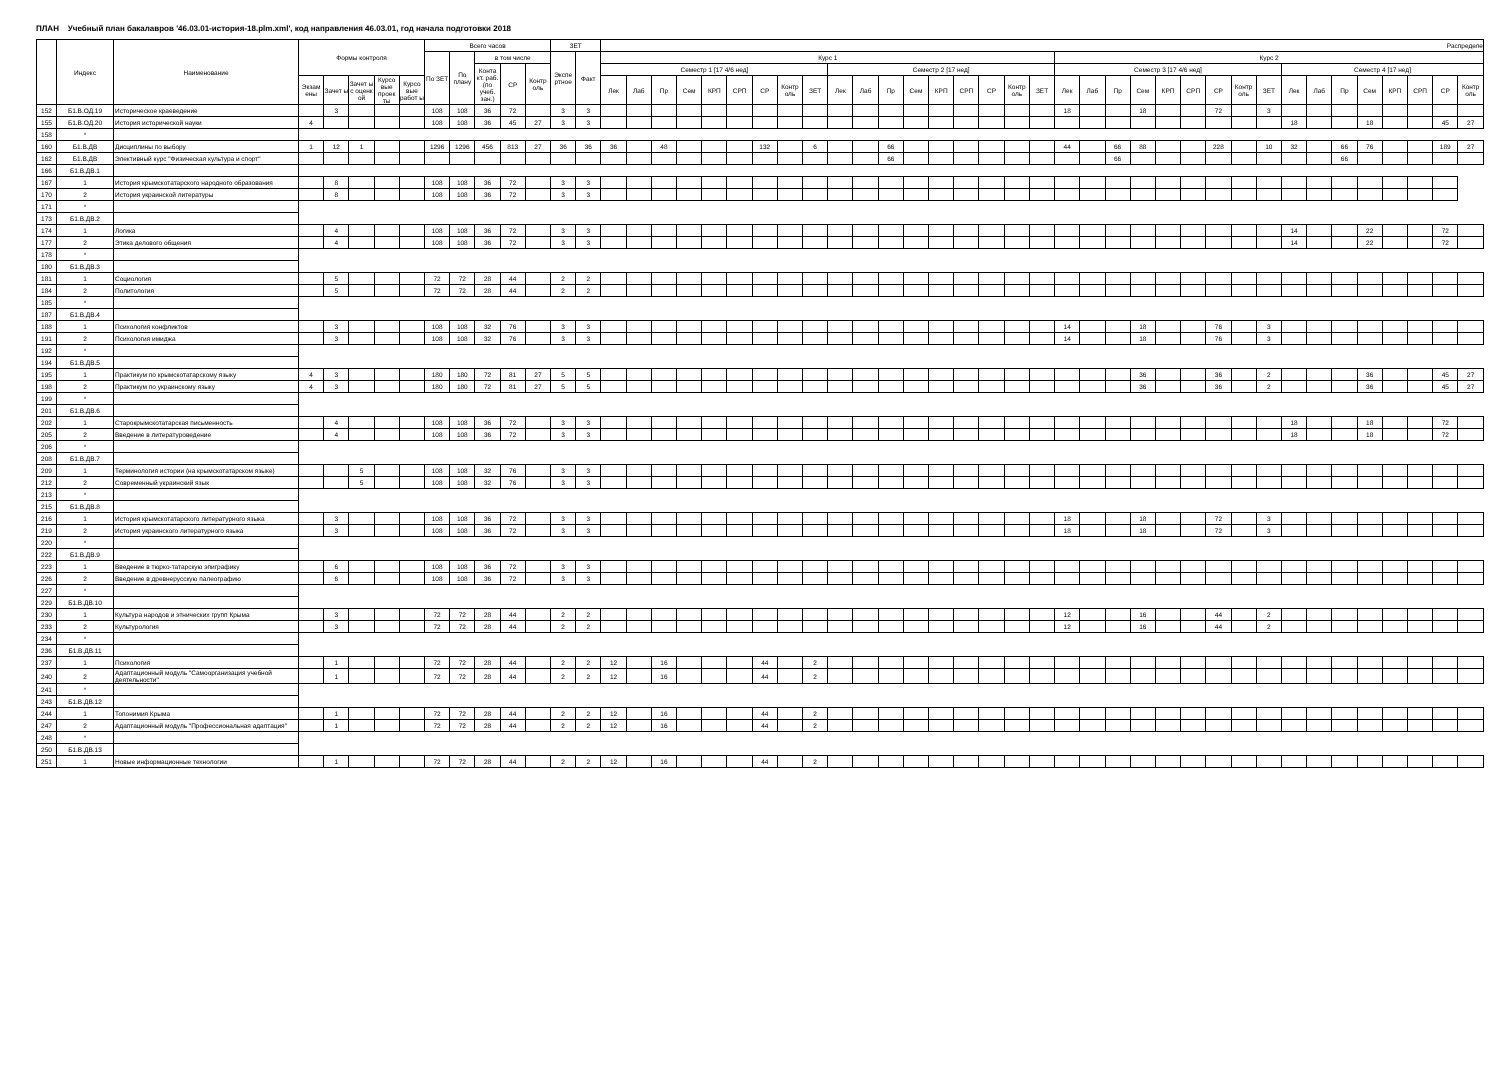ПЛАН Учебный план бакалавров '46.03.01-история-18.plm.xml', код направления 46.03.01, год начала подготовки 2018
| | Индекс | Наименование | Формы контроля | | | | | Всего часов | | | | | ЗЕТ | | Распределе | | | | | | | | | | | | | | | | | | | | | | | | | | | | | | | | | | |
| --- | --- | --- | --- | --- | --- | --- | --- | --- | --- | --- | --- | --- | --- | --- | --- | --- | --- | --- | --- | --- | --- | --- | --- | --- | --- | --- | --- | --- | --- | --- | --- | --- | --- | --- | --- | --- | --- | --- | --- | --- | --- | --- | --- | --- | --- | --- | --- | --- | --- |
| | | | | | | | | По ЗЕТ | По плану | в том числе | | | Экспе ртное | Факт | Курс 1 | | | | | | | | | | | | | | | | | | Курс 2 | | | | | | | | | | | | | | | | |
| | | | | | | | | | | Конта кт. раб. (по учеб. зан.) | СР | Контр оль | | | Семестр 1 [17 4/6 нед] | | | | | | | | | Семестр 2 [17 нед] | | | | | | | | | Семестр 3 [17 4/6 нед] | | | | | | | | | Семестр 4 [17 нед] | | | | | | | |
| | | | Экзам ены | Зачет ы | Зачет ы с оценк ой | Курсо вые проек ты | Курсо вые работ ы | | | | | | | | Лек | Лаб | Пр | Сем | КРП | СРП | СР | Контр оль | ЗЕТ | Лек | Лаб | Пр | Сем | КРП | СРП | СР | Контр оль | ЗЕТ | Лек | Лаб | Пр | Сем | КРП | СРП | СР | Контр оль | ЗЕТ | Лек | Лаб | Пр | Сем | КРП | СРП | СР | Контр оль |
| 152 | Б1.В.ОД.19 | Историческое краеведение | | 3 | | | | 108 | 108 | 36 | 72 | | 3 | 3 | | | | | | | | | | | | | | | | | | | 18 | | | 18 | | | 72 | | 3 | | | | | | | | |
| 155 | Б1.В.ОД.20 | История исторической науки | 4 | | | | | 108 | 108 | 36 | 45 | 27 | 3 | 3 | | | | | | | | | | | | | | | | | | | | | | | | | | | | 18 | | | 18 | | | 45 | 27 |
| 158 | * | | | | | | | | | | | | | | | | | | | | | | | | | | | | | | | | | | | | | | | | | | | | | | | | |
| 160 | Б1.В.ДВ | Дисциплины по выбору | 1 | 12 | 1 | | | 1296 | 1296 | 456 | 813 | 27 | 36 | 36 | 36 | | 48 | | | | 132 | | 6 | | | 66 | | | | | | | 44 | | 66 | 88 | | | 228 | | 10 | 32 | | 66 | 76 | | | 189 | 27 |
| 162 | Б1.В.ДВ | Элективный курс "Физическая культура и спорт" | | | | | | | | | | | | | | | | | | | | | | | | 66 | | | | | | | | | 66 | | | | | | | | | 66 | | | | | |
| 166 | Б1.В.ДВ.1 | | | | | | | | | | | | | | | | | | | | | | | | | | | | | | | | | | | | | | | | | | | | | | | | |
| 167 | 1 | История крымскотатарского народного образования | | 8 | | | | 108 | 108 | 36 | 72 | | 3 | 3 | | | | | | | | | | | | | | | | | | | | | | | | | | | | | | | | | | | |
| 170 | 2 | История украинской литературы | | 8 | | | | 108 | 108 | 36 | 72 | | 3 | 3 | | | | | | | | | | | | | | | | | | | | | | | | | | | | | | | | | | | |
| 171 | * | | | | | | | | | | | | | | | | | | | | | | | | | | | | | | | | | | | | | | | | | | | | | | | | |
| 173 | Б1.В.ДВ.2 | | | | | | | | | | | | | | | | | | | | | | | | | | | | | | | | | | | | | | | | | | | | | | | | |
| 174 | 1 | Логика | | 4 | | | | 108 | 108 | 36 | 72 | | 3 | 3 | | | | | | | | | | | | | | | | | | | | | | | | | | | | 14 | | | 22 | | | 72 | |
| 177 | 2 | Этика делового общения | | 4 | | | | 108 | 108 | 36 | 72 | | 3 | 3 | | | | | | | | | | | | | | | | | | | | | | | | | | | | 14 | | | 22 | | | 72 | |
| 178 | * | | | | | | | | | | | | | | | | | | | | | | | | | | | | | | | | | | | | | | | | | | | | | | | | |
| 180 | Б1.В.ДВ.3 | | | | | | | | | | | | | | | | | | | | | | | | | | | | | | | | | | | | | | | | | | | | | | | | |
| 181 | 1 | Социология | | 5 | | | | 72 | 72 | 28 | 44 | | 2 | 2 | | | | | | | | | | | | | | | | | | | | | | | | | | | | | | | | | | | |
| 184 | 2 | Политология | | 5 | | | | 72 | 72 | 28 | 44 | | 2 | 2 | | | | | | | | | | | | | | | | | | | | | | | | | | | | | | | | | | | |
| 185 | * | | | | | | | | | | | | | | | | | | | | | | | | | | | | | | | | | | | | | | | | | | | | | | | | |
| 187 | Б1.В.ДВ.4 | | | | | | | | | | | | | | | | | | | | | | | | | | | | | | | | | | | | | | | | | | | | | | | | |
| 188 | 1 | Психология конфликтов | | 3 | | | | 108 | 108 | 32 | 76 | | 3 | 3 | | | | | | | | | | | | | | | | | | | 14 | | | 18 | | | 76 | | 3 | | | | | | | | |
| 191 | 2 | Психология имиджа | | 3 | | | | 108 | 108 | 32 | 76 | | 3 | 3 | | | | | | | | | | | | | | | | | | | 14 | | | 18 | | | 76 | | 3 | | | | | | | | |
| 192 | * | | | | | | | | | | | | | | | | | | | | | | | | | | | | | | | | | | | | | | | | | | | | | | | | |
| 194 | Б1.В.ДВ.5 | | | | | | | | | | | | | | | | | | | | | | | | | | | | | | | | | | | | | | | | | | | | | | | | |
| 195 | 1 | Практикум по крымскотатарскому языку | 4 | 3 | | | | 180 | 180 | 72 | 81 | 27 | 5 | 5 | | | | | | | | | | | | | | | | | | | | | | 36 | | | 36 | | 2 | | | | 36 | | | 45 | 27 |
| 198 | 2 | Практикум по украинскому языку | 4 | 3 | | | | 180 | 180 | 72 | 81 | 27 | 5 | 5 | | | | | | | | | | | | | | | | | | | | | | 36 | | | 36 | | 2 | | | | 36 | | | 45 | 27 |
| 199 | * | | | | | | | | | | | | | | | | | | | | | | | | | | | | | | | | | | | | | | | | | | | | | | | | |
| 201 | Б1.В.ДВ.6 | | | | | | | | | | | | | | | | | | | | | | | | | | | | | | | | | | | | | | | | | | | | | | | | |
| 202 | 1 | Старокрымскотатарская письменность | | 4 | | | | 108 | 108 | 36 | 72 | | 3 | 3 | | | | | | | | | | | | | | | | | | | | | | | | | | | | 18 | | | 18 | | | 72 | |
| 205 | 2 | Введение в литературоведение | | 4 | | | | 108 | 108 | 36 | 72 | | 3 | 3 | | | | | | | | | | | | | | | | | | | | | | | | | | | | 18 | | | 18 | | | 72 | |
| 206 | * | | | | | | | | | | | | | | | | | | | | | | | | | | | | | | | | | | | | | | | | | | | | | | | | |
| 208 | Б1.В.ДВ.7 | | | | | | | | | | | | | | | | | | | | | | | | | | | | | | | | | | | | | | | | | | | | | | | | |
| 209 | 1 | Терминология истории (на крымскотатарском языке) | | | 5 | | | 108 | 108 | 32 | 76 | | 3 | 3 | | | | | | | | | | | | | | | | | | | | | | | | | | | | | | | | | | | |
| 212 | 2 | Современный украинский язык | | | 5 | | | 108 | 108 | 32 | 76 | | 3 | 3 | | | | | | | | | | | | | | | | | | | | | | | | | | | | | | | | | | | |
| 213 | * | | | | | | | | | | | | | | | | | | | | | | | | | | | | | | | | | | | | | | | | | | | | | | | | |
| 215 | Б1.В.ДВ.8 | | | | | | | | | | | | | | | | | | | | | | | | | | | | | | | | | | | | | | | | | | | | | | | | |
| 216 | 1 | История крымскотатарского литературного языка | | 3 | | | | 108 | 108 | 36 | 72 | | 3 | 3 | | | | | | | | | | | | | | | | | | | 18 | | | 18 | | | 72 | | 3 | | | | | | | | |
| 219 | 2 | История украинского литературного языка | | 3 | | | | 108 | 108 | 36 | 72 | | 3 | 3 | | | | | | | | | | | | | | | | | | | 18 | | | 18 | | | 72 | | 3 | | | | | | | | |
| 220 | * | | | | | | | | | | | | | | | | | | | | | | | | | | | | | | | | | | | | | | | | | | | | | | | | |
| 222 | Б1.В.ДВ.9 | | | | | | | | | | | | | | | | | | | | | | | | | | | | | | | | | | | | | | | | | | | | | | | | |
| 223 | 1 | Введение в тюрко-татарскую эпиграфику | | 6 | | | | 108 | 108 | 36 | 72 | | 3 | 3 | | | | | | | | | | | | | | | | | | | | | | | | | | | | | | | | | | | |
| 226 | 2 | Введение в древнерусскую палеографию | | 6 | | | | 108 | 108 | 36 | 72 | | 3 | 3 | | | | | | | | | | | | | | | | | | | | | | | | | | | | | | | | | | | |
| 227 | * | | | | | | | | | | | | | | | | | | | | | | | | | | | | | | | | | | | | | | | | | | | | | | | | |
| 229 | Б1.В.ДВ.10 | | | | | | | | | | | | | | | | | | | | | | | | | | | | | | | | | | | | | | | | | | | | | | | | |
| 230 | 1 | Культура народов и этнических групп Крыма | | 3 | | | | 72 | 72 | 28 | 44 | | 2 | 2 | | | | | | | | | | | | | | | | | | | 12 | | | 16 | | | 44 | | 2 | | | | | | | | |
| 233 | 2 | Культурология | | 3 | | | | 72 | 72 | 28 | 44 | | 2 | 2 | | | | | | | | | | | | | | | | | | | 12 | | | 16 | | | 44 | | 2 | | | | | | | | |
| 234 | * | | | | | | | | | | | | | | | | | | | | | | | | | | | | | | | | | | | | | | | | | | | | | | | | |
| 236 | Б1.В.ДВ.11 | | | | | | | | | | | | | | | | | | | | | | | | | | | | | | | | | | | | | | | | | | | | | | | | |
| 237 | 1 | Психология | | 1 | | | | 72 | 72 | 28 | 44 | | 2 | 2 | 12 | | 16 | | | | 44 | | 2 | | | | | | | | | | | | | | | | | | | | | | | | | | |
| 240 | 2 | Адаптационный модуль "Самоорганизация учебной деятельности" | | 1 | | | | 72 | 72 | 28 | 44 | | 2 | 2 | 12 | | 16 | | | | 44 | | 2 | | | | | | | | | | | | | | | | | | | | | | | | | | |
| 241 | * | | | | | | | | | | | | | | | | | | | | | | | | | | | | | | | | | | | | | | | | | | | | | | | | |
| 243 | Б1.В.ДВ.12 | | | | | | | | | | | | | | | | | | | | | | | | | | | | | | | | | | | | | | | | | | | | | | | | |
| 244 | 1 | Топонимия Крыма | | 1 | | | | 72 | 72 | 28 | 44 | | 2 | 2 | 12 | | 16 | | | | 44 | | 2 | | | | | | | | | | | | | | | | | | | | | | | | | | |
| 247 | 2 | Адаптационный модуль "Профессиональная адаптация" | | 1 | | | | 72 | 72 | 28 | 44 | | 2 | 2 | 12 | | 16 | | | | 44 | | 2 | | | | | | | | | | | | | | | | | | | | | | | | | | |
| 248 | * | | | | | | | | | | | | | | | | | | | | | | | | | | | | | | | | | | | | | | | | | | | | | | | | |
| 250 | Б1.В.ДВ.13 | | | | | | | | | | | | | | | | | | | | | | | | | | | | | | | | | | | | | | | | | | | | | | | | |
| 251 | 1 | Новые информационные технологии | | 1 | | | | 72 | 72 | 28 | 44 | | 2 | 2 | 12 | | 16 | | | | 44 | | 2 | | | | | | | | | | | | | | | | | | | | | | | | | | |